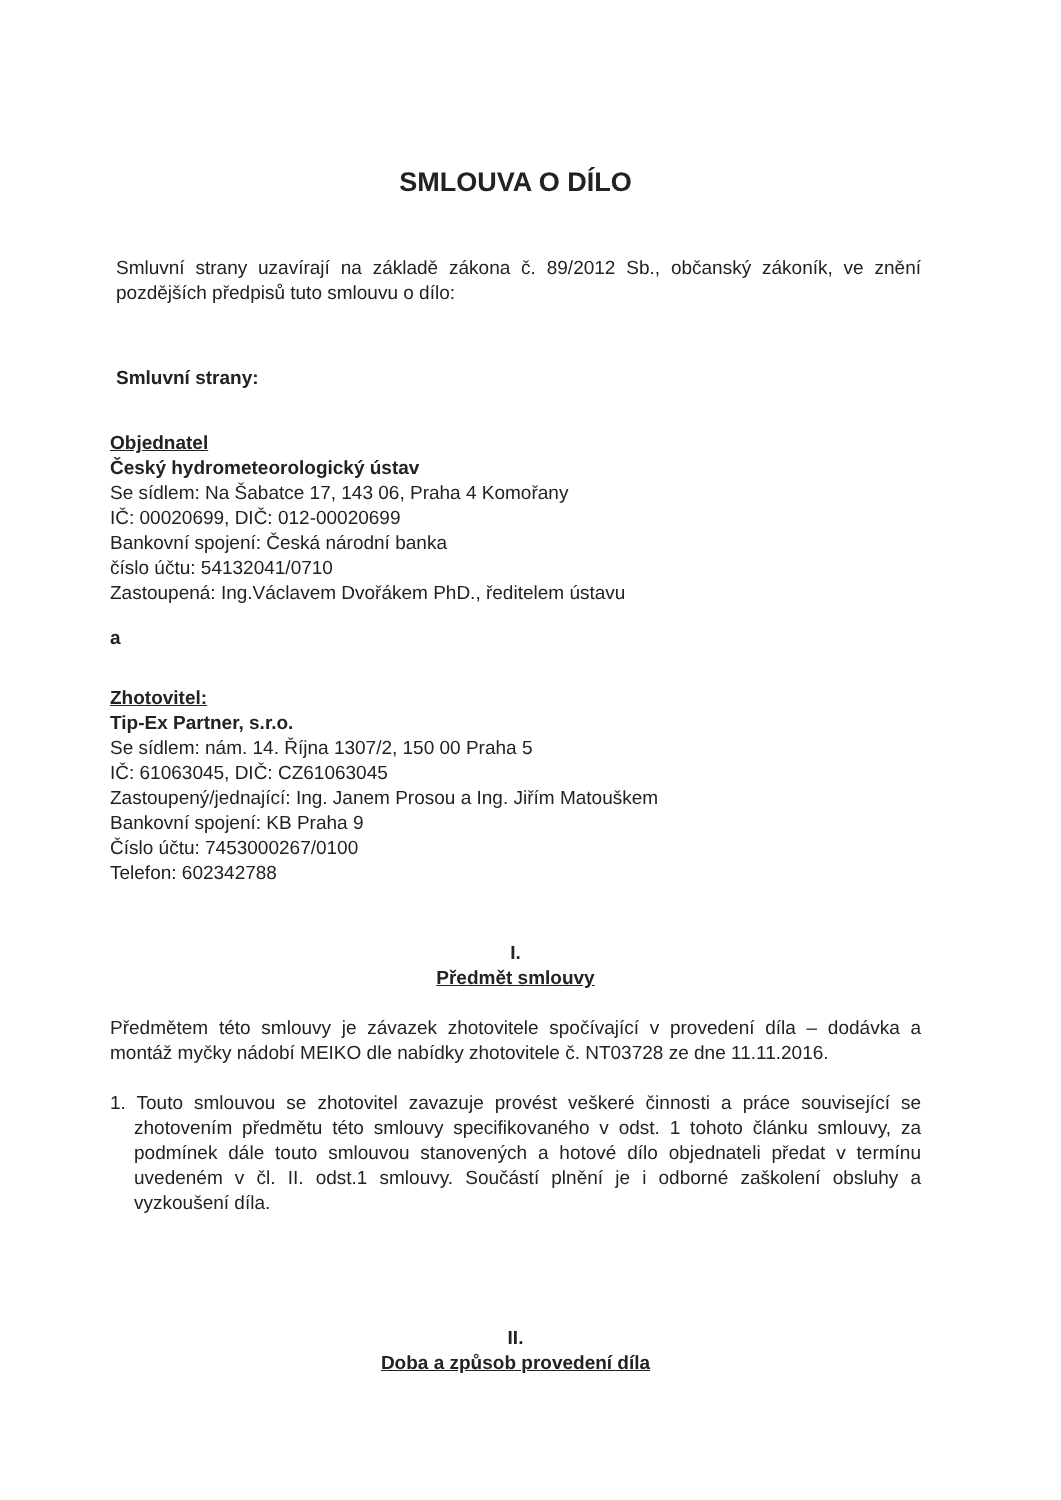SMLOUVA O DÍLO
Smluvní strany uzavírají na základě zákona č. 89/2012 Sb., občanský zákoník, ve znění pozdějších předpisů tuto smlouvu o dílo:
Smluvní strany:
Objednatel
Český hydrometeorologický ústav
Se sídlem: Na Šabatce 17, 143 06, Praha 4 Komořany
IČ: 00020699, DIČ: 012-00020699
Bankovní spojení: Česká národní banka
číslo účtu: 54132041/0710
Zastoupená: Ing.Václavem Dvořákem PhD., ředitelem ústavu
a
Zhotovitel:
Tip-Ex Partner, s.r.o.
Se sídlem: nám. 14. Října 1307/2, 150 00 Praha 5
IČ: 61063045, DIČ: CZ61063045
Zastoupený/jednající: Ing. Janem Prosou a Ing. Jiřím Matouškem
Bankovní spojení: KB Praha 9
Číslo účtu: 7453000267/0100
Telefon: 602342788
I.
Předmět smlouvy
Předmětem této smlouvy je závazek zhotovitele spočívající v provedení díla – dodávka a montáž myčky nádobí MEIKO dle nabídky zhotovitele č. NT03728 ze dne 11.11.2016.
1. Touto smlouvou se zhotovitel zavazuje provést veškeré činnosti a práce související se zhotovením předmětu této smlouvy specifikovaného v odst. 1 tohoto článku smlouvy, za podmínek dále touto smlouvou stanovených a hotové dílo objednateli předat v termínu uvedeném v čl. II. odst.1 smlouvy. Součástí plnění je i odborné zaškolení obsluhy a vyzkoušení díla.
II.
Doba a způsob provedení díla